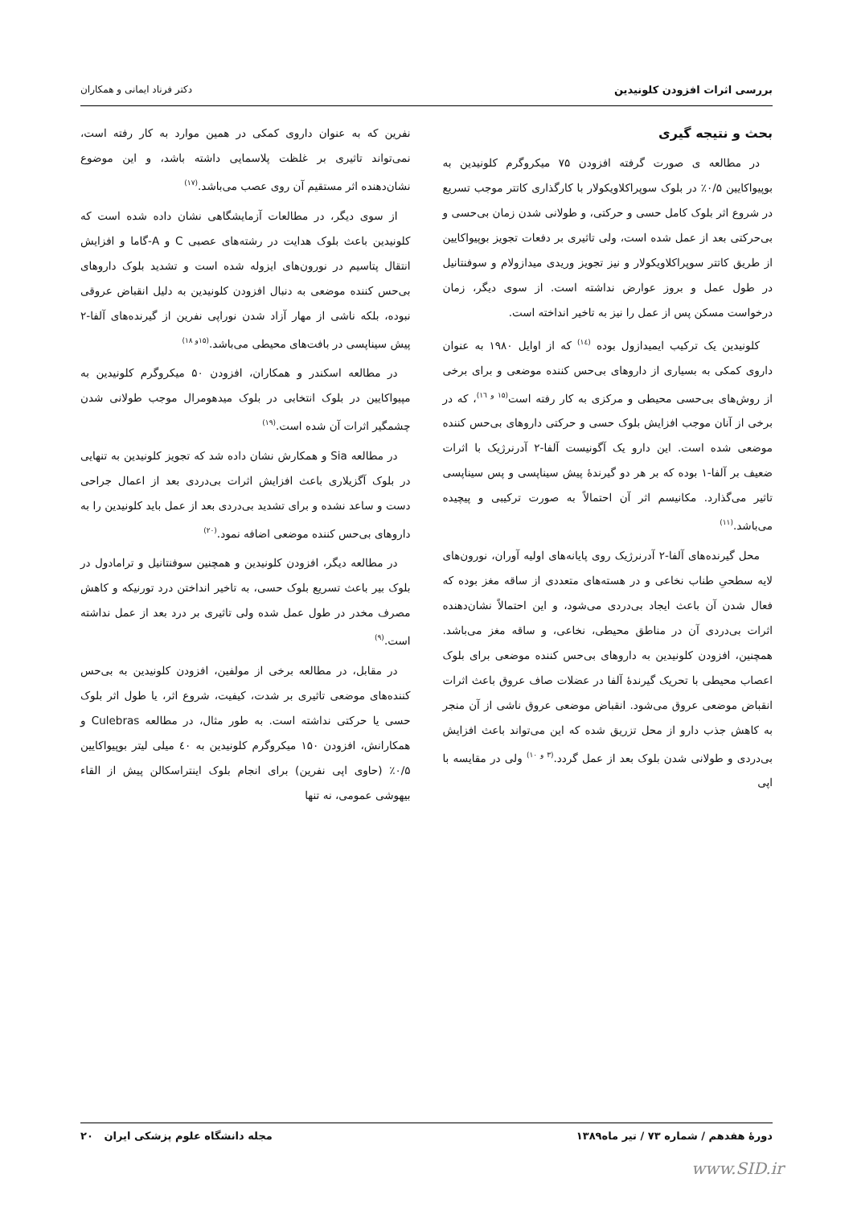بررسی اثرات افزودن کلونیدین دکتر فرناد ایمانی و همکاران
بحث و نتیجه گیری
در مطالعه ی صورت گرفته افزودن ۷۵ میکروگرم کلونیدین به بوپیواکایین ۰/۵٪ در بلوک سوپراکلاویکولار با کارگذاری کاتتر موجب تسریع در شروع اثر بلوک کامل حسی و حرکتی، و طولانی شدن زمان بی‌حسی و بی‌حرکتی بعد از عمل شده است، ولی تاثیری بر دفعات تجویز بوپیواکایین از طریق کاتتر سوپراکلاویکولار و نیز تجویز وریدی میدازولام و سوفنتانیل در طول عمل و بروز عوارض نداشته است. از سوی دیگر، زمان درخواست مسکن پس از عمل را نیز به تاخیر انداخته است.
کلونیدین یک ترکیب ایمیدازول بوده <sup>(۱٤)</sup> که از اوایل ۱۹۸۰ به عنوان داروی کمکی به بسیاری از داروهای بی‌حس کننده موضعی و برای برخی از روش‌های بی‌حسی محیطی و مرکزی به کار رفته است<sup>(۱۵ و ۱٦)</sup>، که در برخی از آنان موجب افزایش بلوک حسی و حرکتی داروهای بی‌حس کننده موضعی شده است. این دارو یک آگونیست آلفا-۲ آدرنرژیک با اثرات ضعیف بر آلفا-۱ بوده که بر هر دو گیرندۀ پیش سیناپسی و پس سیناپسی تاثیر می‌گذارد. مکانیسم اثر آن احتمالاً به صورت ترکیبی و پیچیده می‌باشد.<sup>(۱۱)</sup>
محل گیرنده‌های آلفا-۲ آدرنرژیک روی پایانه‌های اولیه آوران، نورون‌های لایه سطحیِ طناب نخاعی و در هسته‌های متعددی از ساقه مغز بوده که فعال شدن آن باعث ایجاد بی‌دردی می‌شود، و این احتمالاً نشان‌دهنده اثرات بی‌دردی آن در مناطق محیطی، نخاعی، و ساقه مغز می‌باشد. همچنین، افزودن کلونیدین به داروهای بی‌حس کننده موضعی برای بلوک اعصاب محیطی با تحریک گیرندۀ آلفا در عضلات صاف عروق باعث اثرات انقباض موضعی عروق می‌شود. انقباض موضعی عروق ناشی از آن منجر به کاهش جذب دارو از محل تزریق شده که این می‌تواند باعث افزایش بی‌دردی و طولانی شدن بلوک بعد از عمل گردد.<sup>(۳ و ۱۰)</sup> ولی در مقایسه با اپی
نفرین که به عنوان داروی کمکی در همین موارد به کار رفته است، نمی‌تواند تاثیری بر غلظت پلاسمایی داشته باشد، و این موضوع نشان‌دهنده اثر مستقیم آن روی عصب می‌باشد.<sup>(۱۷)</sup>
از سوی دیگر، در مطالعات آزمایشگاهی نشان داده شده است که کلونیدین باعث بلوک هدایت در رشته‌های عصبی C و A-گاما و افزایش انتقال پتاسیم در نورون‌های ایزوله شده است و تشدید بلوک داروهای بی‌حس کننده موضعی به دنبال افزودن کلونیدین به دلیل انقباض عروقی نبوده، بلکه ناشی از مهار آزاد شدن نوراپی نفرین از گیرنده‌های آلفا-۲ پیش سیناپسی در بافت‌های محیطی می‌باشد.<sup>(۱۵و ۱۸)</sup>
در مطالعه اسکندر و همکاران، افزودن ۵۰ میکروگرم کلونیدین به مپیواکایین در بلوک انتخابی در بلوک میدهومرال موجب طولانی شدن چشمگیر اثرات آن شده است.<sup>(۱۹)</sup>
در مطالعه Sia و همکارش نشان داده شد که تجویز کلونیدین به تنهایی در بلوک آگزیلاری باعث افزایش اثرات بی‌دردی بعد از اعمال جراحی دست و ساعد نشده و برای تشدید بی‌دردی بعد از عمل باید کلونیدین را به داروهای بی‌حس کننده موضعی اضافه نمود.<sup>(۲۰)</sup>
در مطالعه دیگر، افزودن کلونیدین و همچنین سوفنتانیل و ترامادول در بلوک بیر باعث تسریع بلوک حسی، به تاخیر انداختن درد تورنیکه و کاهش مصرف مخدر در طول عمل شده ولی تاثیری بر درد بعد از عمل نداشته است.<sup>(۹)</sup>
در مقابل، در مطالعه برخی از مولفین، افزودن کلونیدین به بی‌حس کننده‌های موضعی تاثیری بر شدت، کیفیت، شروع اثر، یا طول اثر بلوک حسی یا حرکتی نداشته است. به طور مثال، در مطالعه Culebras و همکارانش، افزودن ۱۵۰ میکروگرم کلونیدین به ٤۰ میلی لیتر بوپیواکایین ۰/۵٪ (حاوی اپی نفرین) برای انجام بلوک اینتراسکالن پیش از القاء بیهوشی عمومی، نه تنها
دورۀ هفدهم / شماره ۷۳ / تیر ماه۱۳۸۹ مجله دانشگاه علوم پزشکی ایران ۲۰
www.SID.ir